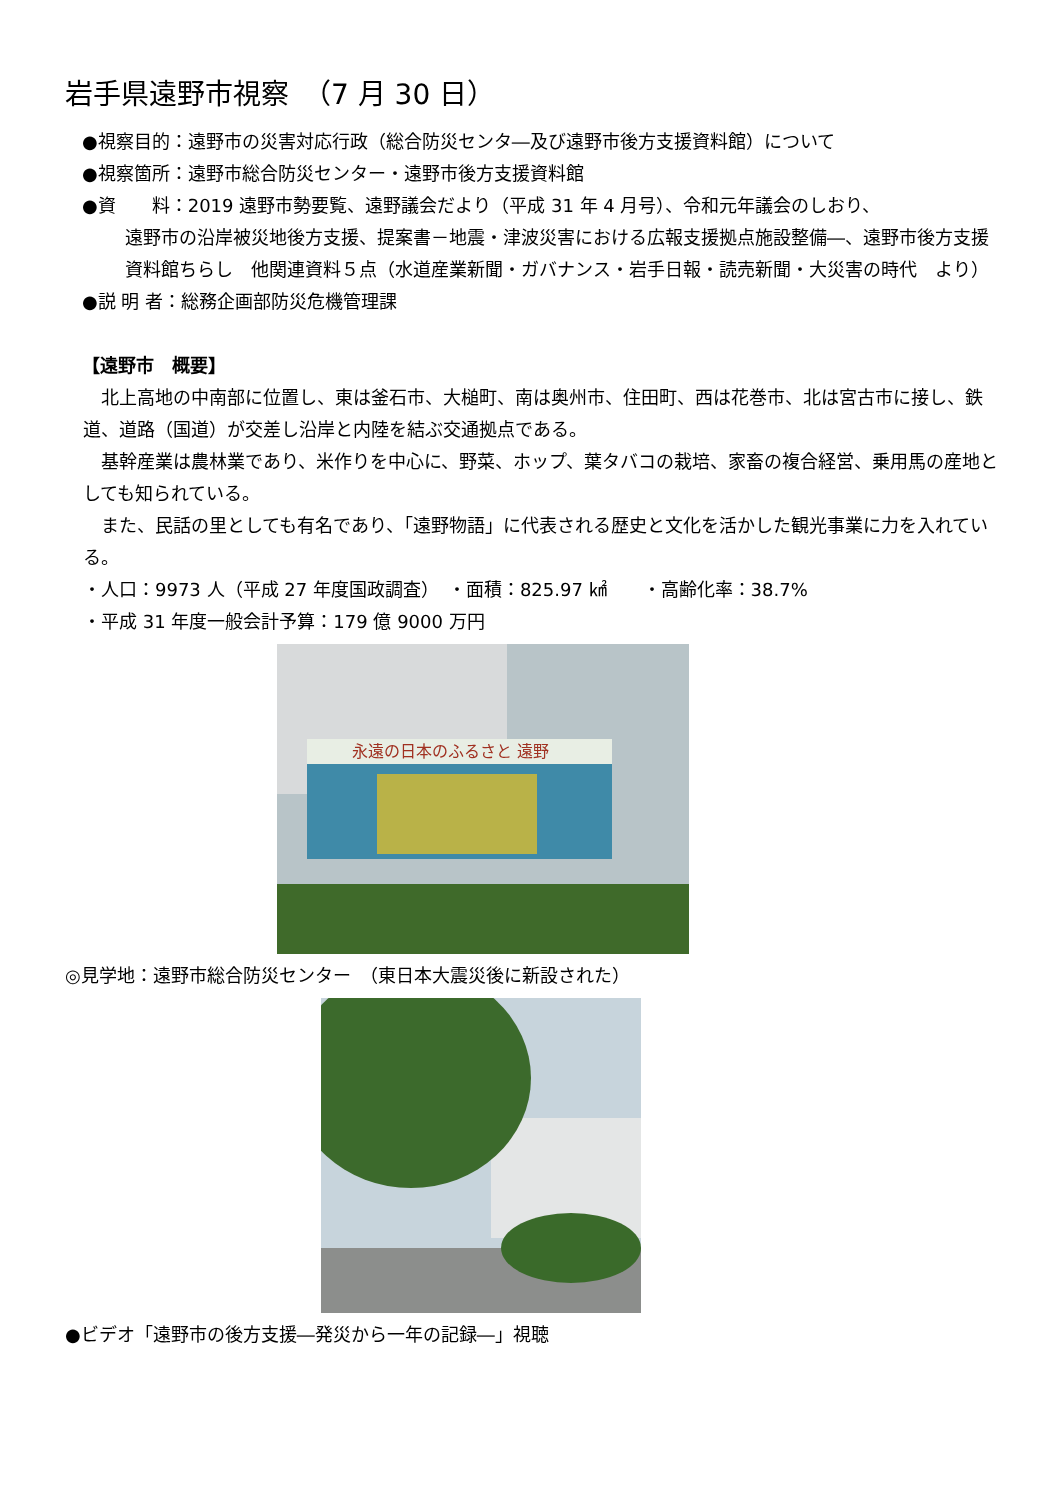岩手県遠野市視察　（7 月 30 日）
●視察目的：遠野市の災害対応行政（総合防災センタ―及び遠野市後方支援資料館）について
●視察箇所：遠野市総合防災センター・遠野市後方支援資料館
●資　　料：2019 遠野市勢要覧、遠野議会だより（平成 31 年 4 月号）、令和元年議会のしおり、
遠野市の沿岸被災地後方支援、提案書－地震・津波災害における広報支援拠点施設整備―、遠野市後方支援資料館ちらし　他関連資料５点（水道産業新聞・ガバナンス・岩手日報・読売新聞・大災害の時代　より）
●説 明 者：総務企画部防災危機管理課
【遠野市　概要】
　北上高地の中南部に位置し、東は釜石市、大槌町、南は奥州市、住田町、西は花巻市、北は宮古市に接し、鉄道、道路（国道）が交差し沿岸と内陸を結ぶ交通拠点である。
　基幹産業は農林業であり、米作りを中心に、野菜、ホップ、葉タバコの栽培、家畜の複合経営、乗用馬の産地としても知られている。
　また、民話の里としても有名であり、「遠野物語」に代表される歴史と文化を活かした観光事業に力を入れている。
・人口：9973 人（平成 27 年度国政調査）　・面積：825.97 ㎢　　・高齢化率：38.7%
・平成 31 年度一般会計予算：179 億 9000 万円
永遠の日本のふるさと 遠野
◎見学地：遠野市総合防災センター　（東日本大震災後に新設された）
●ビデオ「遠野市の後方支援―発災から一年の記録―」視聴